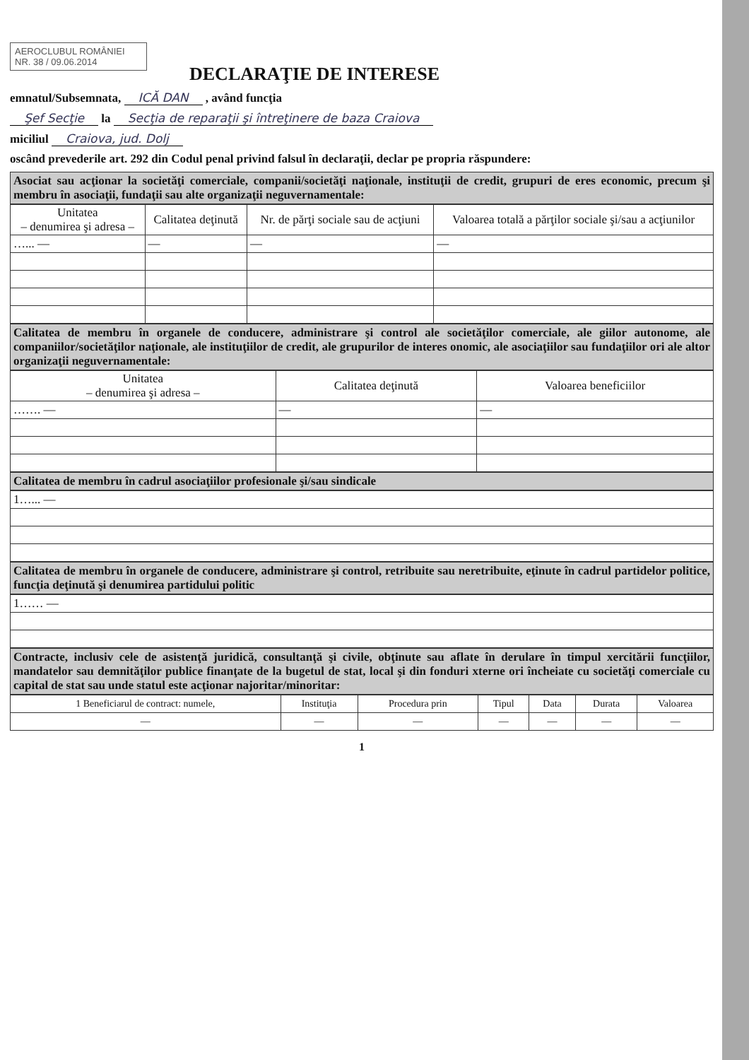AEROCLUBUL ROMÂNIEI
NR. 38 / 09.06.2014
DECLARAŢIE DE INTERESE
emnatul/Subsemnata, ICĂ DAN , având funcţia
Şef Secţie la Secţia de reparaţii şi întreţinere de baza Craiova
miciliul Craiova, jud. Dolj
oscând prevederile art. 292 din Codul penal privind falsul în declaraţii, declar pe propria răspundere:
Asociat sau acţionar la societăţi comerciale, companii/societăţi naţionale, instituţii de credit, grupuri de eres economic, precum şi membru în asociaţii, fundaţii sau alte organizaţii neguvernamentale:
| Unitatea – denumirea şi adresa – | Calitatea deţinută | Nr. de părţi sociale sau de acţiuni | Valoarea totală a părţilor sociale şi/sau a acţiunilor |
| --- | --- | --- | --- |
| …... — | — | — | — |
Calitatea de membru în organele de conducere, administrare şi control ale societăţilor comerciale, ale giilor autonome, ale companiilor/societăţilor naţionale, ale instituţiilor de credit, ale grupurilor de interes onomic, ale asociaţiilor sau fundaţiilor ori ale altor organizaţii neguvernamentale:
| Unitatea – denumirea şi adresa – | Calitatea deţinută | Valoarea beneficiilor |
| --- | --- | --- |
| ……. — | — | — |
Calitatea de membru în cadrul asociaţiilor profesionale şi/sau sindicale
| 1…... — |
Calitatea de membru în organele de conducere, administrare şi control, retribuite sau neretribuite, eţinute în cadrul partidelor politice, funcţia deţinută şi denumirea partidului politic
| 1…… — |
Contracte, inclusiv cele de asistenţă juridică, consultanţă şi civile, obţinute sau aflate în derulare în timpul xercitării funcţiilor, mandatelor sau demnităţilor publice finanţate de la bugetul de stat, local şi din fonduri xterne ori încheiate cu societăţi comerciale cu capital de stat sau unde statul este acţionar najoritar/minoritar:
| 1 Beneficiarul de contract: numele, | Instituţia | Procedura prin | Tipul | Data | Durata | Valoarea |
| — | — | — | — | — | — | — |
1